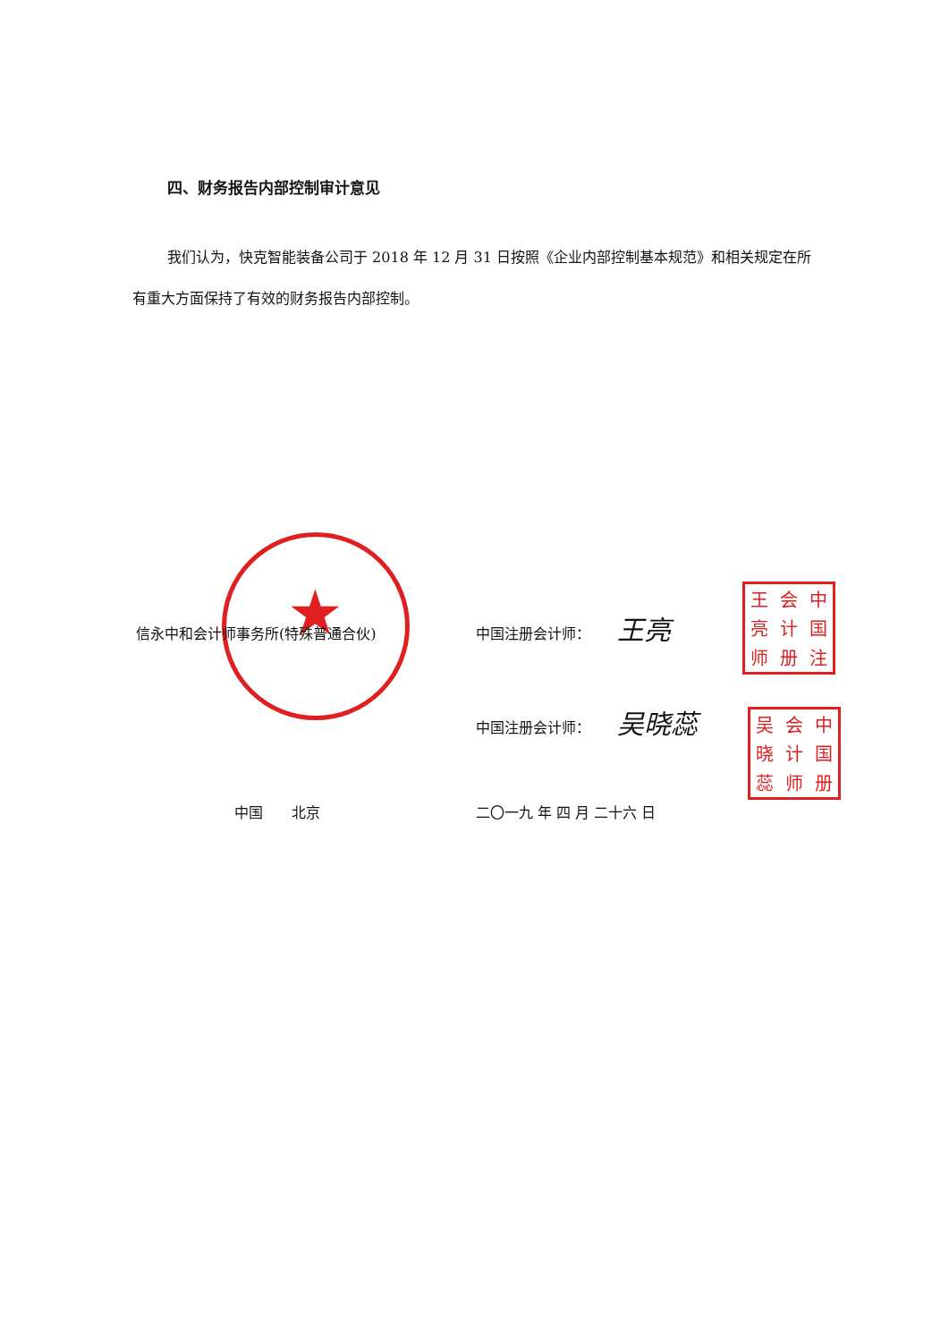四、财务报告内部控制审计意见
我们认为，快克智能装备公司于 2018 年 12 月 31 日按照《企业内部控制基本规范》和相关规定在所有重大方面保持了有效的财务报告内部控制。
★
信永中和会计师事务所(特殊普通合伙) 中国注册会计师： 王亮
王会中亮计国师册注
中国注册会计师： 吴晓蕊
吴会中晓计国蕊师册
中国　　北京 二〇一九 年 四 月 二十六 日